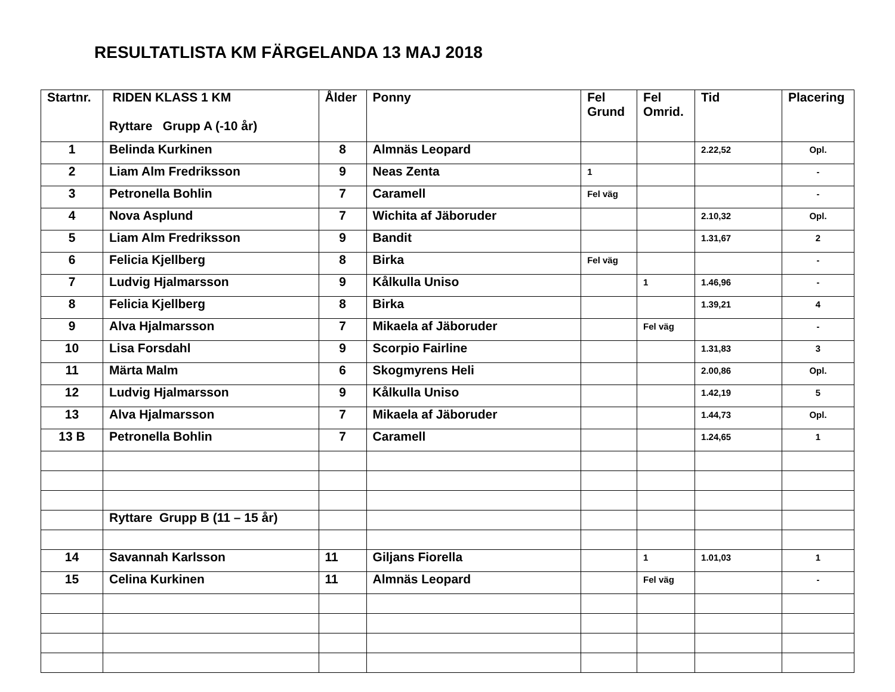RESULTATLISTA KM FÄRGELANDA 13 MAJ 2018
| Startnr. | RIDEN KLASS 1 KM Ryttare Grupp A (-10 år) | Ålder | Ponny | Fel Grund | Fel Omrid. | Tid | Placering |
| --- | --- | --- | --- | --- | --- | --- | --- |
| 1 | Belinda Kurkinen | 8 | Almnäs Leopard | | | 2.22,52 | Opl. |
| 2 | Liam Alm Fredriksson | 9 | Neas Zenta | 1 | | | - |
| 3 | Petronella Bohlin | 7 | Caramell | Fel väg | | | - |
| 4 | Nova Asplund | 7 | Wichita af Jäboruder | | | 2.10,32 | Opl. |
| 5 | Liam Alm Fredriksson | 9 | Bandit | | | 1.31,67 | 2 |
| 6 | Felicia Kjellberg | 8 | Birka | Fel väg | | | - |
| 7 | Ludvig Hjalmarsson | 9 | Kålkulla Uniso | | 1 | 1.46,96 | - |
| 8 | Felicia Kjellberg | 8 | Birka | | | 1.39,21 | 4 |
| 9 | Alva Hjalmarsson | 7 | Mikaela af Jäboruder | | Fel väg | | - |
| 10 | Lisa Forsdahl | 9 | Scorpio Fairline | | | 1.31,83 | 3 |
| 11 | Märta Malm | 6 | Skogmyrens Heli | | | 2.00,86 | Opl. |
| 12 | Ludvig Hjalmarsson | 9 | Kålkulla Uniso | | | 1.42,19 | 5 |
| 13 | Alva Hjalmarsson | 7 | Mikaela af Jäboruder | | | 1.44,73 | Opl. |
| 13 B | Petronella Bohlin | 7 | Caramell | | | 1.24,65 | 1 |
| | Ryttare Grupp B (11 – 15 år) | | | | | | |
| 14 | Savannah Karlsson | 11 | Giljans Fiorella | | 1 | 1.01,03 | 1 |
| 15 | Celina Kurkinen | 11 | Almnäs Leopard | | Fel väg | | - |